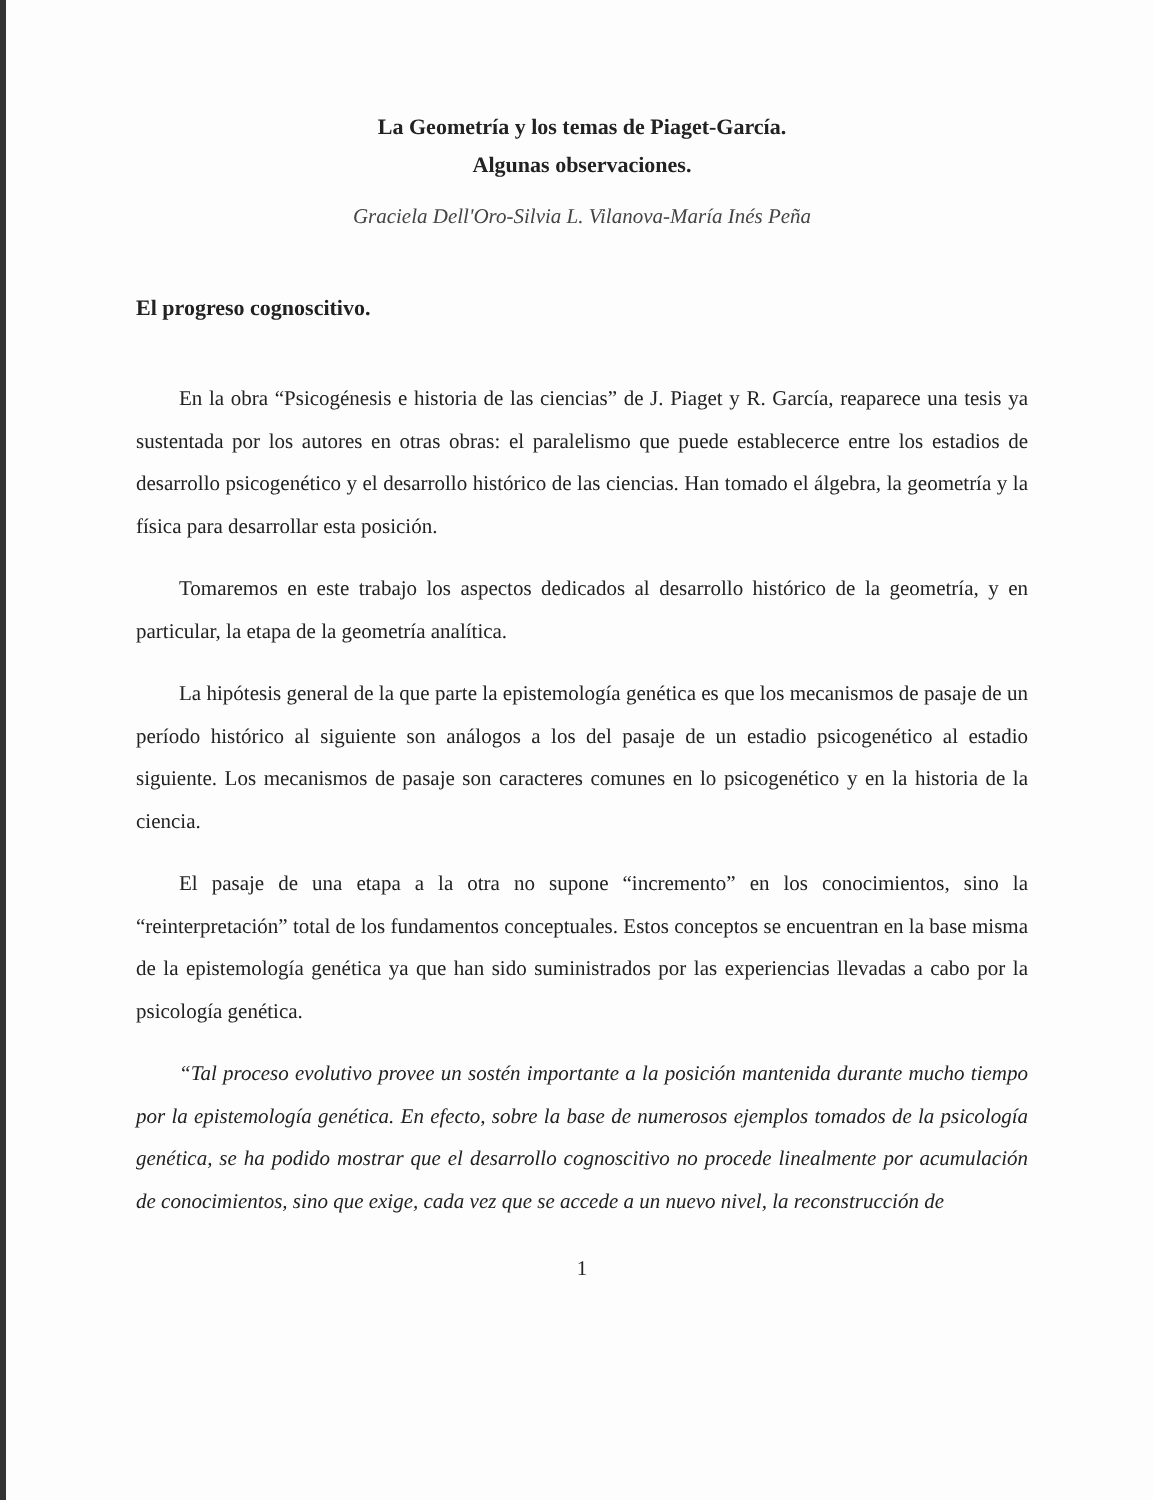La Geometría y los temas de Piaget-García.
Algunas observaciones.
Graciela Dell'Oro-Silvia L. Vilanova-María Inés Peña
El progreso cognoscitivo.
En la obra “Psicogénesis e historia de las ciencias” de J. Piaget y R. García, reaparece una tesis ya sustentada por los autores en otras obras: el paralelismo que puede establecerce entre los estadios de desarrollo psicogenético y el desarrollo histórico de las ciencias. Han tomado el álgebra, la geometría y la física para desarrollar esta posición.
Tomaremos en este trabajo los aspectos dedicados al desarrollo histórico de la geometría, y en particular, la etapa de la geometría analítica.
La hipótesis general de la que parte la epistemología genética es que los mecanismos de pasaje de un período histórico al siguiente son análogos a los del pasaje de un estadio psicogenético al estadio siguiente. Los mecanismos de pasaje son caracteres comunes en lo psicogenético y en la historia de la ciencia.
El pasaje de una etapa a la otra no supone “incremento” en los conocimientos, sino la “reinterpretación” total de los fundamentos conceptuales. Estos conceptos se encuentran en la base misma de la epistemología genética ya que han sido suministrados por las experiencias llevadas a cabo por la psicología genética.
“Tal proceso evolutivo provee un sostén importante a la posición mantenida durante mucho tiempo por la epistemología genética. En efecto, sobre la base de numerosos ejemplos tomados de la psicología genética, se ha podido mostrar que el desarrollo cognoscitivo no procede linealmente por acumulación de conocimientos, sino que exige, cada vez que se accede a un nuevo nivel, la reconstrucción de
1